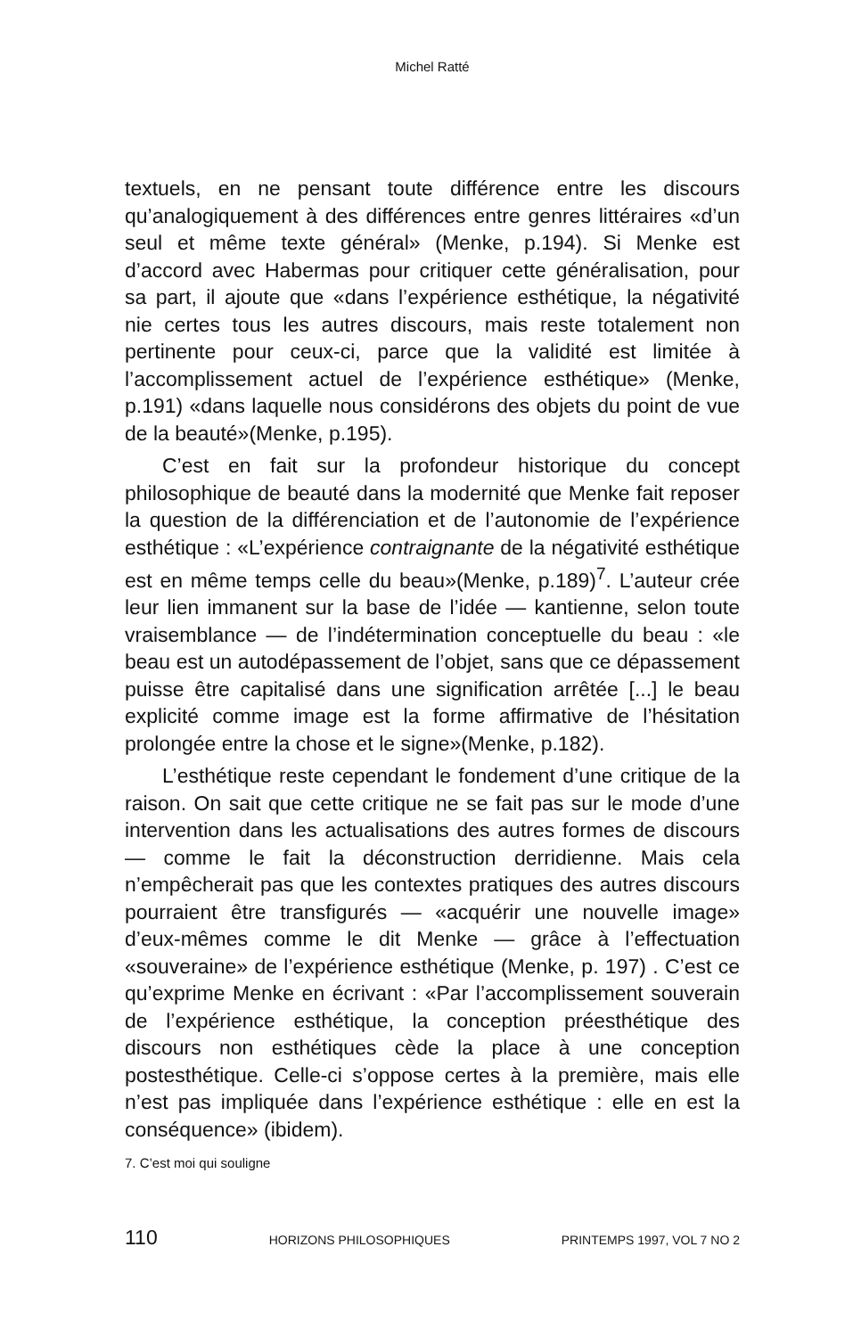Michel Ratté
textuels, en ne pensant toute différence entre les discours qu’analogiquement à des différences entre genres littéraires «d’un seul et même texte général» (Menke, p.194). Si Menke est d’accord avec Habermas pour critiquer cette généralisation, pour sa part, il ajoute que «dans l’expérience esthétique, la négativité nie certes tous les autres discours, mais reste totalement non pertinente pour ceux-ci, parce que la validité est limitée à l’accomplissement actuel de l’expérience esthétique» (Menke, p.191) «dans laquelle nous considérons des objets du point de vue de la beauté»(Menke, p.195).
C’est en fait sur la profondeur historique du concept philosophique de beauté dans la modernité que Menke fait reposer la question de la différenciation et de l’autonomie de l’expérience esthétique : «L’expérience contraignante de la négativité esthétique est en même temps celle du beau»(Menke, p.189)<sup>7</sup>. L’auteur crée leur lien immanent sur la base de l’idée — kantienne, selon toute vraisemblance — de l’indétermination conceptuelle du beau : «le beau est un autodépassement de l’objet, sans que ce dépassement puisse être capitalisé dans une signification arrêtée [...] le beau explicité comme image est la forme affirmative de l’hésitation prolongée entre la chose et le signe»(Menke, p.182).
L’esthétique reste cependant le fondement d’une critique de la raison. On sait que cette critique ne se fait pas sur le mode d’une intervention dans les actualisations des autres formes de discours — comme le fait la déconstruction derridienne. Mais cela n’empêcherait pas que les contextes pratiques des autres discours pourraient être transfigurés — «acquérir une nouvelle image» d’eux-mêmes comme le dit Menke — grâce à l’effectuation «souveraine» de l’expérience esthétique (Menke, p. 197) . C’est ce qu’exprime Menke en écrivant : «Par l’accomplissement souverain de l’expérience esthétique, la conception préesthétique des discours non esthétiques cède la place à une conception postesthétique. Celle-ci s’oppose certes à la première, mais elle n’est pas impliquée dans l’expérience esthétique : elle en est la conséquence» (ibidem).
7. C’est moi qui souligne
110 HORIZONS PHILOSOPHIQUES PRINTEMPS 1997, VOL 7 NO 2